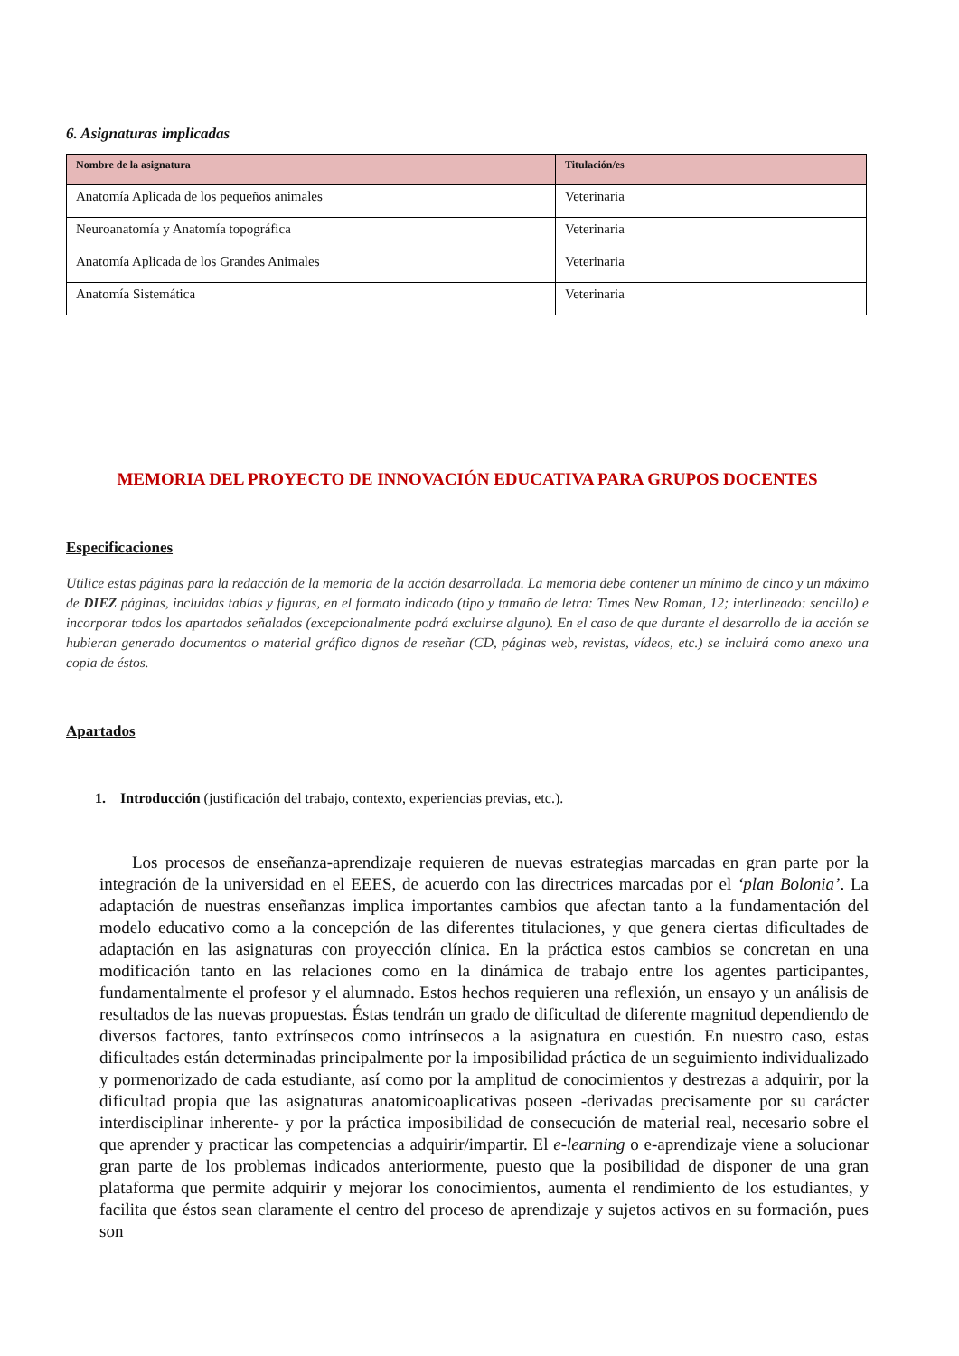6. Asignaturas implicadas
| Nombre de la asignatura | Titulación/es |
| --- | --- |
| Anatomía Aplicada de los pequeños animales | Veterinaria |
| Neuroanatomía y Anatomía topográfica | Veterinaria |
| Anatomía Aplicada de los Grandes Animales | Veterinaria |
| Anatomía Sistemática | Veterinaria |
MEMORIA DEL PROYECTO DE INNOVACIÓN EDUCATIVA PARA GRUPOS DOCENTES
Especificaciones
Utilice estas páginas para la redacción de la memoria de la acción desarrollada. La memoria debe contener un mínimo de cinco y un máximo de DIEZ páginas, incluidas tablas y figuras, en el formato indicado (tipo y tamaño de letra: Times New Roman, 12; interlineado: sencillo) e incorporar todos los apartados señalados (excepcionalmente podrá excluirse alguno). En el caso de que durante el desarrollo de la acción se hubieran generado documentos o material gráfico dignos de reseñar (CD, páginas web, revistas, vídeos, etc.) se incluirá como anexo una copia de éstos.
Apartados
1. Introducción (justificación del trabajo, contexto, experiencias previas, etc.).
Los procesos de enseñanza-aprendizaje requieren de nuevas estrategias marcadas en gran parte por la integración de la universidad en el EEES, de acuerdo con las directrices marcadas por el ‘plan Bolonia’. La adaptación de nuestras enseñanzas implica importantes cambios que afectan tanto a la fundamentación del modelo educativo como a la concepción de las diferentes titulaciones, y que genera ciertas dificultades de adaptación en las asignaturas con proyección clínica. En la práctica estos cambios se concretan en una modificación tanto en las relaciones como en la dinámica de trabajo entre los agentes participantes, fundamentalmente el profesor y el alumnado. Estos hechos requieren una reflexión, un ensayo y un análisis de resultados de las nuevas propuestas. Éstas tendrán un grado de dificultad de diferente magnitud dependiendo de diversos factores, tanto extrínsecos como intrínsecos a la asignatura en cuestión. En nuestro caso, estas dificultades están determinadas principalmente por la imposibilidad práctica de un seguimiento individualizado y pormenorizado de cada estudiante, así como por la amplitud de conocimientos y destrezas a adquirir, por la dificultad propia que las asignaturas anatomicoaplicativas poseen -derivadas precisamente por su carácter interdisciplinar inherente- y por la práctica imposibilidad de consecución de material real, necesario sobre el que aprender y practicar las competencias a adquirir/impartir. El e-learning o e-aprendizaje viene a solucionar gran parte de los problemas indicados anteriormente, puesto que la posibilidad de disponer de una gran plataforma que permite adquirir y mejorar los conocimientos, aumenta el rendimiento de los estudiantes, y facilita que éstos sean claramente el centro del proceso de aprendizaje y sujetos activos en su formación, pues son